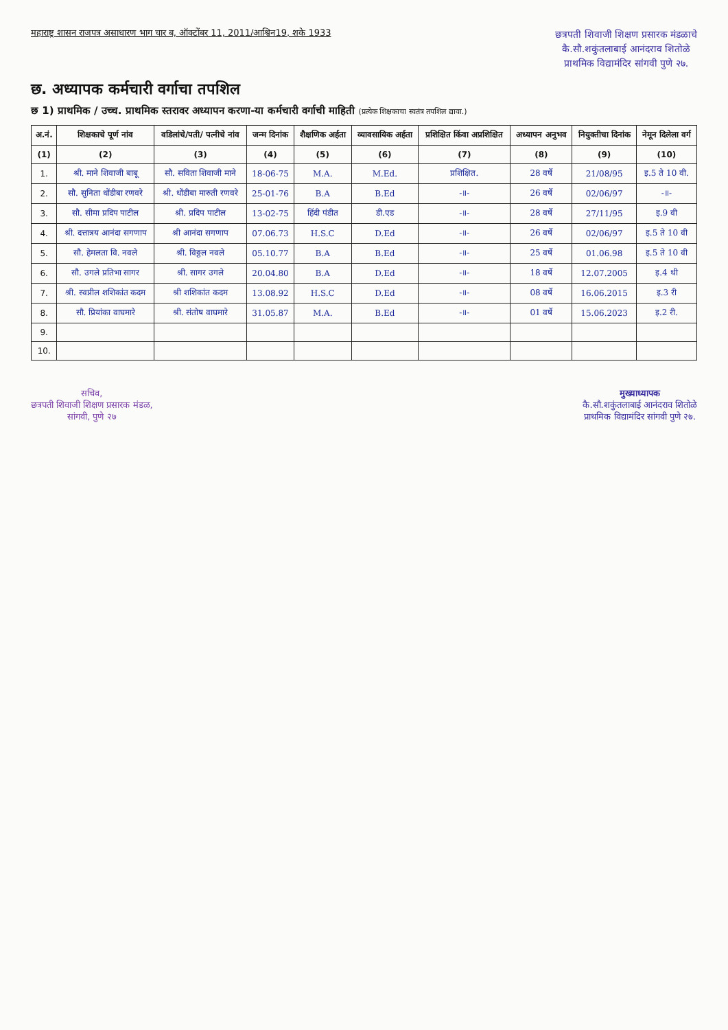महाराष्ट्र शासन राजपत्र असाधारण भाग चार ब, ऑक्टोंबर 11, 2011/आश्विन19, शके 1933
छत्रपती शिवाजी शिक्षण प्रसारक मंडळाचे
कै.सौ.शकुंतलाबाई आनंदराव शितोळे
प्राथमिक विद्यामंदिर सांगवी पुणे २७.
छ. अध्यापक कर्मचारी वर्गाचा तपशिल
छ 1) प्राथमिक / उच्च. प्राथमिक स्तरावर अध्यापन करणा-या कर्मचारी वर्गाची माहिती (प्रत्येक शिक्षकाचा स्वतंत्र तपशिल द्यावा.)
| अ.नं. | शिक्षकाचे पूर्ण नांव | वडिलांचे/पती/ पत्नीचे नांव | जन्म दिनांक | शैक्षणिक अर्हता | व्यावसायिक अर्हता | प्रशिक्षित किंवा अप्रशिक्षित | अध्यापन अनुभव | नियुक्तीचा दिनांक | नेमून दिलेला वर्ग |
| --- | --- | --- | --- | --- | --- | --- | --- | --- | --- |
| (1) | (2) | (3) | (4) | (5) | (6) | (7) | (8) | (9) | (10) |
| 1. | श्री. माने शिवाजी बाबू | सौ. सविता शिवाजी माने | 18-06-75 | M.A. | M.Ed. | प्रशिक्षित. | 28 वर्षे | 21/08/95 | इ.5 ते 10 वी. |
| 2. | सौ. सुनिता धोंडीबा रणवरे | श्री. धोंडीबा मारुती रणवरे | 25-01-76 | B.A | B.Ed | -॥- | 26 वर्षे | 02/06/97 | -॥- |
| 3. | सौ. सीमा प्रदिप पाटील | श्री. प्रदिप पाटील | 13-02-75 | हिंदी पंडीत | डी.एड | -॥- | 28 वर्षे | 27/11/95 | इ.9 वी |
| 4. | श्री. दत्तात्रय आनंदा सगणाप | श्री आनंदा सगणाप | 07.06.73 | H.S.C | D.Ed | -॥- | 26 वर्षे | 02/06/97 | इ.5 ते 10 वी |
| 5. | सौ. हेमलता वि. नवले | श्री. विठ्ठल नवले | 05.10.77 | B.A | B.Ed | -॥- | 25 वर्षे | 01.06.98 | इ.5 ते 10 वी |
| 6. | सौ. उगले प्रतिभा सागर | श्री. सागर उगले | 20.04.80 | B.A | D.Ed | -॥- | 18 वर्षे | 12.07.2005 | इ.4 थी |
| 7. | श्री. स्वप्नील शशिकांत कदम | श्री शशिकांत कदम | 13.08.92 | H.S.C | D.Ed | -॥- | 08 वर्षे | 16.06.2015 | इ.3 री |
| 8. | सौ. प्रियांका वाघमारे | श्री. संतोष वाघमारे | 31.05.87 | M.A. | B.Ed | -॥- | 01 वर्षे | 15.06.2023 | इ.2 री. |
| 9. | | | | | | | | | |
| 10. | | | | | | | | | |
सचिव,
छत्रपती शिवाजी शिक्षण प्रसारक मंडळ,
सांगवी, पुणे २७
मुख्याध्यापक
कै.सौ.शकुंतलाबाई आनंदराव शितोळे
प्राथमिक विद्यामंदिर सांगवी पुणे २७.